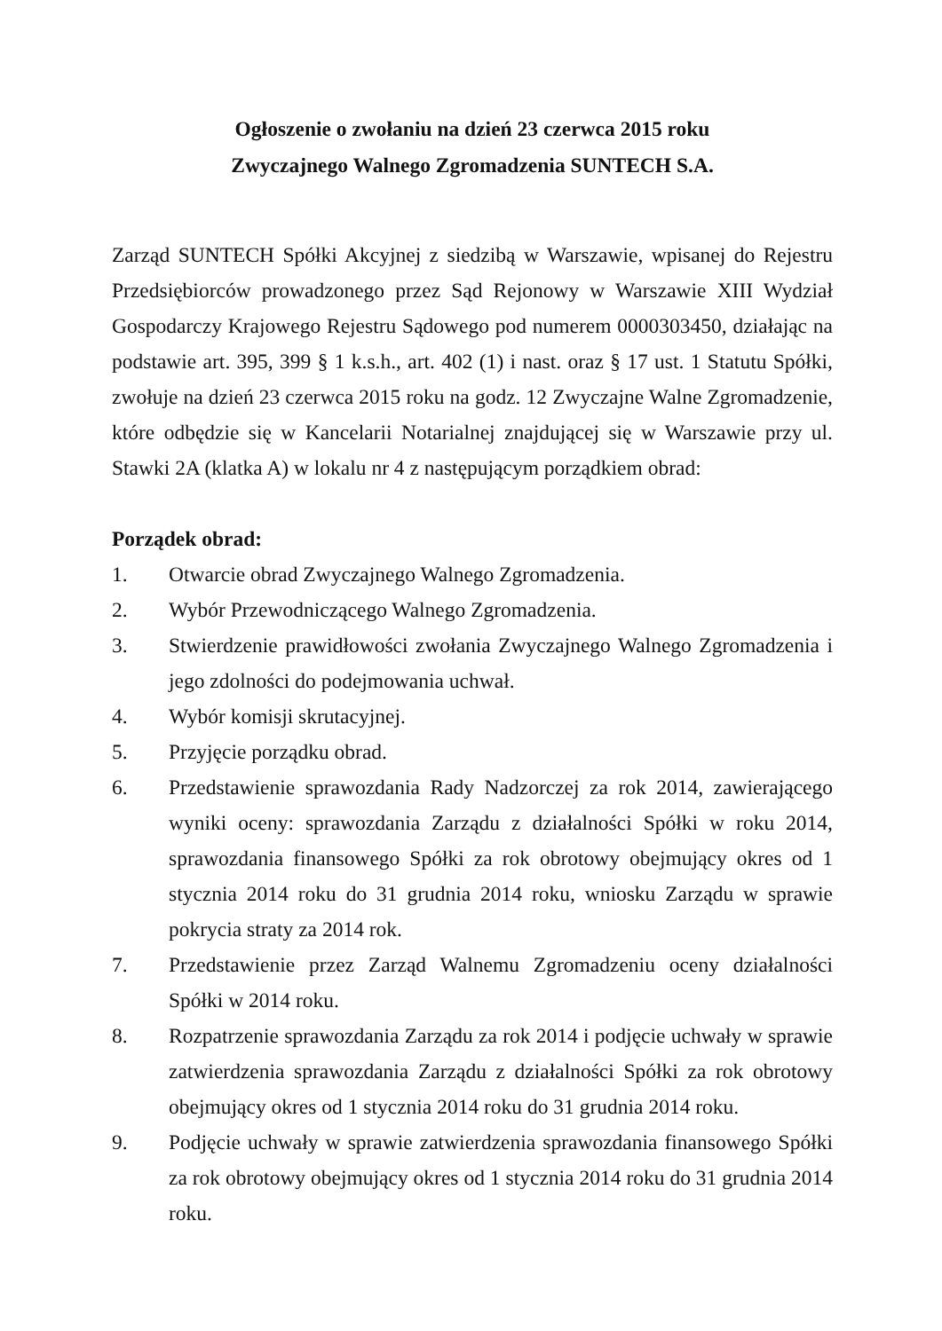Ogłoszenie o zwołaniu na dzień 23 czerwca 2015 roku
Zwyczajnego Walnego Zgromadzenia SUNTECH S.A.
Zarząd SUNTECH Spółki Akcyjnej z siedzibą w Warszawie, wpisanej do Rejestru Przedsiębiorców prowadzonego przez Sąd Rejonowy w Warszawie XIII Wydział Gospodarczy Krajowego Rejestru Sądowego pod numerem 0000303450, działając na podstawie art. 395, 399 § 1 k.s.h., art. 402 (1) i nast. oraz § 17 ust. 1 Statutu Spółki, zwołuje na dzień 23 czerwca 2015 roku na godz. 12 Zwyczajne Walne Zgromadzenie, które odbędzie się w Kancelarii Notarialnej znajdującej się w Warszawie przy ul. Stawki 2A (klatka A) w lokalu nr 4 z następującym porządkiem obrad:
Porządek obrad:
1. Otwarcie obrad Zwyczajnego Walnego Zgromadzenia.
2. Wybór Przewodniczącego Walnego Zgromadzenia.
3. Stwierdzenie prawidłowości zwołania Zwyczajnego Walnego Zgromadzenia i jego zdolności do podejmowania uchwał.
4. Wybór komisji skrutacyjnej.
5. Przyjęcie porządku obrad.
6. Przedstawienie sprawozdania Rady Nadzorczej za rok 2014, zawierającego wyniki oceny: sprawozdania Zarządu z działalności Spółki w roku 2014, sprawozdania finansowego Spółki za rok obrotowy obejmujący okres od 1 stycznia 2014 roku do 31 grudnia 2014 roku, wniosku Zarządu w sprawie pokrycia straty za 2014 rok.
7. Przedstawienie przez Zarząd Walnemu Zgromadzeniu oceny działalności Spółki w 2014 roku.
8. Rozpatrzenie sprawozdania Zarządu za rok 2014 i podjęcie uchwały w sprawie zatwierdzenia sprawozdania Zarządu z działalności Spółki za rok obrotowy obejmujący okres od 1 stycznia 2014 roku do 31 grudnia 2014 roku.
9. Podjęcie uchwały w sprawie zatwierdzenia sprawozdania finansowego Spółki za rok obrotowy obejmujący okres od 1 stycznia 2014 roku do 31 grudnia 2014 roku.